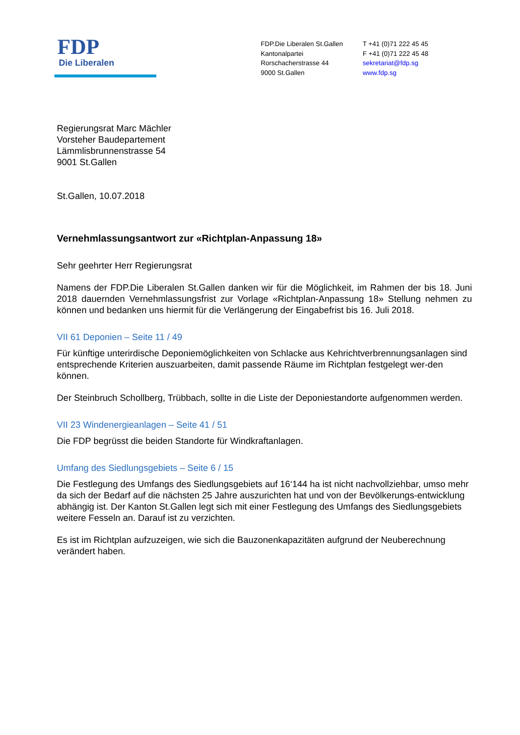FDP
Die Liberalen
FDP.Die Liberalen St.Gallen
Kantonalpartei
Rorschacherstrasse 44
9000 St.Gallen
T +41 (0)71 222 45 45
F +41 (0)71 222 45 48
sekretariat@fdp.sg
www.fdp.sg
Regierungsrat Marc Mächler
Vorsteher Baudepartement
Lämmlisbrunnenstrasse 54
9001 St.Gallen
St.Gallen, 10.07.2018
Vernehmlassungsantwort zur «Richtplan-Anpassung 18»
Sehr geehrter Herr Regierungsrat
Namens der FDP.Die Liberalen St.Gallen danken wir für die Möglichkeit, im Rahmen der bis 18. Juni 2018 dauernden Vernehmlassungsfrist zur Vorlage «Richtplan-Anpassung 18» Stellung nehmen zu können und bedanken uns hiermit für die Verlängerung der Eingabefrist bis 16. Juli 2018.
VII 61 Deponien – Seite 11 / 49
Für künftige unterirdische Deponiemöglichkeiten von Schlacke aus Kehrichtverbrennungsanlagen sind entsprechende Kriterien auszuarbeiten, damit passende Räume im Richtplan festgelegt wer-den können.
Der Steinbruch Schollberg, Trübbach, sollte in die Liste der Deponiestandorte aufgenommen werden.
VII 23 Windenergieanlagen – Seite 41 / 51
Die FDP begrüsst die beiden Standorte für Windkraftanlagen.
Umfang des Siedlungsgebiets – Seite 6 / 15
Die Festlegung des Umfangs des Siedlungsgebiets auf 16‘144 ha ist nicht nachvollziehbar, umso mehr da sich der Bedarf auf die nächsten 25 Jahre auszurichten hat und von der Bevölkerungs-entwicklung abhängig ist. Der Kanton St.Gallen legt sich mit einer Festlegung des Umfangs des Siedlungsgebiets weitere Fesseln an. Darauf ist zu verzichten.
Es ist im Richtplan aufzuzeigen, wie sich die Bauzonenkapazitäten aufgrund der Neuberechnung verändert haben.